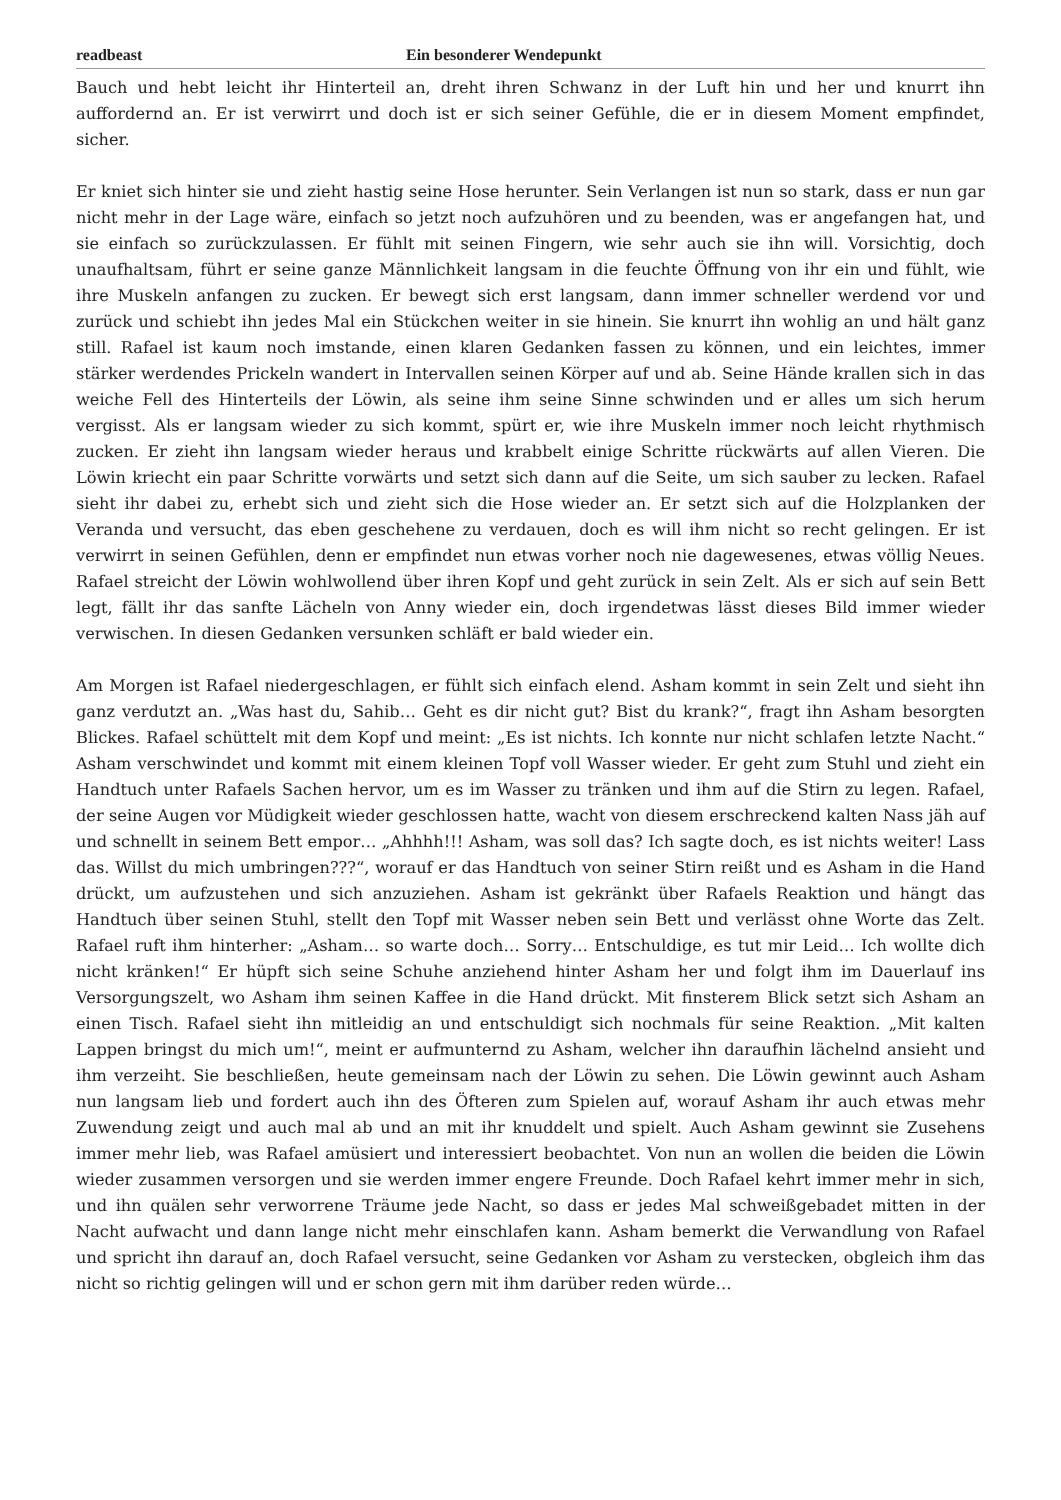readbeast Ein besonderer Wendepunkt
Bauch und hebt leicht ihr Hinterteil an, dreht ihren Schwanz in der Luft hin und her und knurrt ihn auffordernd an. Er ist verwirrt und doch ist er sich seiner Gefühle, die er in diesem Moment empfindet, sicher.
Er kniet sich hinter sie und zieht hastig seine Hose herunter. Sein Verlangen ist nun so stark, dass er nun gar nicht mehr in der Lage wäre, einfach so jetzt noch aufzuhören und zu beenden, was er angefangen hat, und sie einfach so zurückzulassen. Er fühlt mit seinen Fingern, wie sehr auch sie ihn will. Vorsichtig, doch unaufhaltsam, führt er seine ganze Männlichkeit langsam in die feuchte Öffnung von ihr ein und fühlt, wie ihre Muskeln anfangen zu zucken. Er bewegt sich erst langsam, dann immer schneller werdend vor und zurück und schiebt ihn jedes Mal ein Stückchen weiter in sie hinein. Sie knurrt ihn wohlig an und hält ganz still. Rafael ist kaum noch imstande, einen klaren Gedanken fassen zu können, und ein leichtes, immer stärker werdendes Prickeln wandert in Intervallen seinen Körper auf und ab. Seine Hände krallen sich in das weiche Fell des Hinterteils der Löwin, als seine ihm seine Sinne schwinden und er alles um sich herum vergisst. Als er langsam wieder zu sich kommt, spürt er, wie ihre Muskeln immer noch leicht rhythmisch zucken. Er zieht ihn langsam wieder heraus und krabbelt einige Schritte rückwärts auf allen Vieren. Die Löwin kriecht ein paar Schritte vorwärts und setzt sich dann auf die Seite, um sich sauber zu lecken. Rafael sieht ihr dabei zu, erhebt sich und zieht sich die Hose wieder an. Er setzt sich auf die Holzplanken der Veranda und versucht, das eben geschehene zu verdauen, doch es will ihm nicht so recht gelingen. Er ist verwirrt in seinen Gefühlen, denn er empfindet nun etwas vorher noch nie dagewesenes, etwas völlig Neues. Rafael streicht der Löwin wohlwollend über ihren Kopf und geht zurück in sein Zelt. Als er sich auf sein Bett legt, fällt ihr das sanfte Lächeln von Anny wieder ein, doch irgendetwas lässt dieses Bild immer wieder verwischen. In diesen Gedanken versunken schläft er bald wieder ein.
Am Morgen ist Rafael niedergeschlagen, er fühlt sich einfach elend. Asham kommt in sein Zelt und sieht ihn ganz verdutzt an. „Was hast du, Sahib… Geht es dir nicht gut? Bist du krank?“, fragt ihn Asham besorgten Blickes. Rafael schüttelt mit dem Kopf und meint: „Es ist nichts. Ich konnte nur nicht schlafen letzte Nacht.“ Asham verschwindet und kommt mit einem kleinen Topf voll Wasser wieder. Er geht zum Stuhl und zieht ein Handtuch unter Rafaels Sachen hervor, um es im Wasser zu tränken und ihm auf die Stirn zu legen. Rafael, der seine Augen vor Müdigkeit wieder geschlossen hatte, wacht von diesem erschreckend kalten Nass jäh auf und schnellt in seinem Bett empor… „Ahhhh!!! Asham, was soll das? Ich sagte doch, es ist nichts weiter! Lass das. Willst du mich umbringen???“, worauf er das Handtuch von seiner Stirn reißt und es Asham in die Hand drückt, um aufzustehen und sich anzuziehen. Asham ist gekränkt über Rafaels Reaktion und hängt das Handtuch über seinen Stuhl, stellt den Topf mit Wasser neben sein Bett und verlässt ohne Worte das Zelt. Rafael ruft ihm hinterher: „Asham… so warte doch… Sorry… Entschuldige, es tut mir Leid… Ich wollte dich nicht kränken!“ Er hüpft sich seine Schuhe anziehend hinter Asham her und folgt ihm im Dauerlauf ins Versorgungszelt, wo Asham ihm seinen Kaffee in die Hand drückt. Mit finsterem Blick setzt sich Asham an einen Tisch. Rafael sieht ihn mitleidig an und entschuldigt sich nochmals für seine Reaktion. „Mit kalten Lappen bringst du mich um!“, meint er aufmunternd zu Asham, welcher ihn daraufhin lächelnd ansieht und ihm verzeiht. Sie beschließen, heute gemeinsam nach der Löwin zu sehen. Die Löwin gewinnt auch Asham nun langsam lieb und fordert auch ihn des Öfteren zum Spielen auf, worauf Asham ihr auch etwas mehr Zuwendung zeigt und auch mal ab und an mit ihr knuddelt und spielt. Auch Asham gewinnt sie Zusehens immer mehr lieb, was Rafael amüsiert und interessiert beobachtet. Von nun an wollen die beiden die Löwin wieder zusammen versorgen und sie werden immer engere Freunde. Doch Rafael kehrt immer mehr in sich, und ihn quälen sehr verworrene Träume jede Nacht, so dass er jedes Mal schweißgebadet mitten in der Nacht aufwacht und dann lange nicht mehr einschlafen kann. Asham bemerkt die Verwandlung von Rafael und spricht ihn darauf an, doch Rafael versucht, seine Gedanken vor Asham zu verstecken, obgleich ihm das nicht so richtig gelingen will und er schon gern mit ihm darüber reden würde…